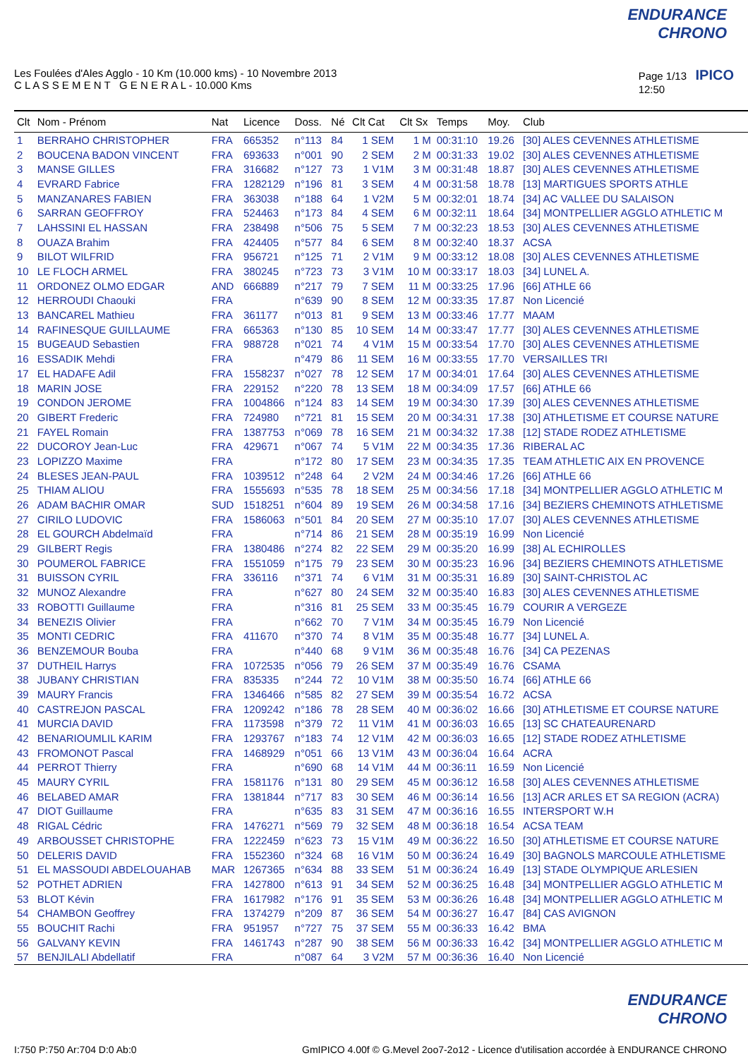ENDURANCE CHRONO
Les Foulées d'Ales Agglo - 10 Km (10.000 kms) - 10 Novembre 2013
C L A S S E M E N T G E N E R A L - 10.000 Kms
Page 1/13 IPICO
12:50
| Clt | Nom - Prénom | Nat | Licence | Doss. | Né | Clt Cat | Clt Sx | Temps | Moy. | Club |
| --- | --- | --- | --- | --- | --- | --- | --- | --- | --- | --- |
| 1 | BERRAHO CHRISTOPHER | FRA | 665352 | n°113 | 84 | 1 SEM | 1 M | 00:31:10 | 19.26 | [30] ALES CEVENNES ATHLETISME |
| 2 | BOUCENA BADON VINCENT | FRA | 693633 | n°001 | 90 | 2 SEM | 2 M | 00:31:33 | 19.02 | [30] ALES CEVENNES ATHLETISME |
| 3 | MANSE GILLES | FRA | 316682 | n°127 | 73 | 1 V1M | 3 M | 00:31:48 | 18.87 | [30] ALES CEVENNES ATHLETISME |
| 4 | EVRARD Fabrice | FRA | 1282129 | n°196 | 81 | 3 SEM | 4 M | 00:31:58 | 18.78 | [13] MARTIGUES SPORTS ATHLE |
| 5 | MANZANARES FABIEN | FRA | 363038 | n°188 | 64 | 1 V2M | 5 M | 00:32:01 | 18.74 | [34] AC VALLEE DU SALAISON |
| 6 | SARRAN GEOFFROY | FRA | 524463 | n°173 | 84 | 4 SEM | 6 M | 00:32:11 | 18.64 | [34] MONTPELLIER AGGLO ATHLETIC M |
| 7 | LAHSSINI EL HASSAN | FRA | 238498 | n°506 | 75 | 5 SEM | 7 M | 00:32:23 | 18.53 | [30] ALES CEVENNES ATHLETISME |
| 8 | OUAZA Brahim | FRA | 424405 | n°577 | 84 | 6 SEM | 8 M | 00:32:40 | 18.37 | ACSA |
| 9 | BILOT WILFRID | FRA | 956721 | n°125 | 71 | 2 V1M | 9 M | 00:33:12 | 18.08 | [30] ALES CEVENNES ATHLETISME |
| 10 | LE FLOCH ARMEL | FRA | 380245 | n°723 | 73 | 3 V1M | 10 M | 00:33:17 | 18.03 | [34] LUNEL A. |
| 11 | ORDONEZ OLMO EDGAR | AND | 666889 | n°217 | 79 | 7 SEM | 11 M | 00:33:25 | 17.96 | [66] ATHLE 66 |
| 12 | HERROUDI Chaouki | FRA | | n°639 | 90 | 8 SEM | 12 M | 00:33:35 | 17.87 | Non Licencié |
| 13 | BANCAREL Mathieu | FRA | 361177 | n°013 | 81 | 9 SEM | 13 M | 00:33:46 | 17.77 | MAAM |
| 14 | RAFINESQUE GUILLAUME | FRA | 665363 | n°130 | 85 | 10 SEM | 14 M | 00:33:47 | 17.77 | [30] ALES CEVENNES ATHLETISME |
| 15 | BUGEAUD Sebastien | FRA | 988728 | n°021 | 74 | 4 V1M | 15 M | 00:33:54 | 17.70 | [30] ALES CEVENNES ATHLETISME |
| 16 | ESSADIK Mehdi | FRA | | n°479 | 86 | 11 SEM | 16 M | 00:33:55 | 17.70 | VERSAILLES TRI |
| 17 | EL HADAFE Adil | FRA | 1558237 | n°027 | 78 | 12 SEM | 17 M | 00:34:01 | 17.64 | [30] ALES CEVENNES ATHLETISME |
| 18 | MARIN JOSE | FRA | 229152 | n°220 | 78 | 13 SEM | 18 M | 00:34:09 | 17.57 | [66] ATHLE 66 |
| 19 | CONDON JEROME | FRA | 1004866 | n°124 | 83 | 14 SEM | 19 M | 00:34:30 | 17.39 | [30] ALES CEVENNES ATHLETISME |
| 20 | GIBERT Frederic | FRA | 724980 | n°721 | 81 | 15 SEM | 20 M | 00:34:31 | 17.38 | [30] ATHLETISME ET COURSE NATURE |
| 21 | FAYEL Romain | FRA | 1387753 | n°069 | 78 | 16 SEM | 21 M | 00:34:32 | 17.38 | [12] STADE RODEZ ATHLETISME |
| 22 | DUCOROY Jean-Luc | FRA | 429671 | n°067 | 74 | 5 V1M | 22 M | 00:34:35 | 17.36 | RIBERAL AC |
| 23 | LOPIZZO Maxime | FRA | | n°172 | 80 | 17 SEM | 23 M | 00:34:35 | 17.35 | TEAM ATHLETIC AIX EN PROVENCE |
| 24 | BLESES JEAN-PAUL | FRA | 1039512 | n°248 | 64 | 2 V2M | 24 M | 00:34:46 | 17.26 | [66] ATHLE 66 |
| 25 | THIAM ALIOU | FRA | 1555693 | n°535 | 78 | 18 SEM | 25 M | 00:34:56 | 17.18 | [34] MONTPELLIER AGGLO ATHLETIC M |
| 26 | ADAM BACHIR OMAR | SUD | 1518251 | n°604 | 89 | 19 SEM | 26 M | 00:34:58 | 17.16 | [34] BEZIERS CHEMINOTS ATHLETISME |
| 27 | CIRILO LUDOVIC | FRA | 1586063 | n°501 | 84 | 20 SEM | 27 M | 00:35:10 | 17.07 | [30] ALES CEVENNES ATHLETISME |
| 28 | EL GOURCH Abdelmaïd | FRA | | n°714 | 86 | 21 SEM | 28 M | 00:35:19 | 16.99 | Non Licencié |
| 29 | GILBERT Regis | FRA | 1380486 | n°274 | 82 | 22 SEM | 29 M | 00:35:20 | 16.99 | [38] AL ECHIROLLES |
| 30 | POUMEROL FABRICE | FRA | 1551059 | n°175 | 79 | 23 SEM | 30 M | 00:35:23 | 16.96 | [34] BEZIERS CHEMINOTS ATHLETISME |
| 31 | BUISSON CYRIL | FRA | 336116 | n°371 | 74 | 6 V1M | 31 M | 00:35:31 | 16.89 | [30] SAINT-CHRISTOL AC |
| 32 | MUNOZ Alexandre | FRA | | n°627 | 80 | 24 SEM | 32 M | 00:35:40 | 16.83 | [30] ALES CEVENNES ATHLETISME |
| 33 | ROBOTTI Guillaume | FRA | | n°316 | 81 | 25 SEM | 33 M | 00:35:45 | 16.79 | COURIR A VERGEZE |
| 34 | BENEZIS Olivier | FRA | | n°662 | 70 | 7 V1M | 34 M | 00:35:45 | 16.79 | Non Licencié |
| 35 | MONTI CEDRIC | FRA | 411670 | n°370 | 74 | 8 V1M | 35 M | 00:35:48 | 16.77 | [34] LUNEL A. |
| 36 | BENZEMOUR Bouba | FRA | | n°440 | 68 | 9 V1M | 36 M | 00:35:48 | 16.76 | [34] CA PEZENAS |
| 37 | DUTHEIL Harrys | FRA | 1072535 | n°056 | 79 | 26 SEM | 37 M | 00:35:49 | 16.76 | CSAMA |
| 38 | JUBANY CHRISTIAN | FRA | 835335 | n°244 | 72 | 10 V1M | 38 M | 00:35:50 | 16.74 | [66] ATHLE 66 |
| 39 | MAURY Francis | FRA | 1346466 | n°585 | 82 | 27 SEM | 39 M | 00:35:54 | 16.72 | ACSA |
| 40 | CASTREJON PASCAL | FRA | 1209242 | n°186 | 78 | 28 SEM | 40 M | 00:36:02 | 16.66 | [30] ATHLETISME ET COURSE NATURE |
| 41 | MURCIA DAVID | FRA | 1173598 | n°379 | 72 | 11 V1M | 41 M | 00:36:03 | 16.65 | [13] SC CHATEAURENARD |
| 42 | BENARIOUMLIL KARIM | FRA | 1293767 | n°183 | 74 | 12 V1M | 42 M | 00:36:03 | 16.65 | [12] STADE RODEZ ATHLETISME |
| 43 | FROMONOT Pascal | FRA | 1468929 | n°051 | 66 | 13 V1M | 43 M | 00:36:04 | 16.64 | ACRA |
| 44 | PERROT Thierry | FRA | | n°690 | 68 | 14 V1M | 44 M | 00:36:11 | 16.59 | Non Licencié |
| 45 | MAURY CYRIL | FRA | 1581176 | n°131 | 80 | 29 SEM | 45 M | 00:36:12 | 16.58 | [30] ALES CEVENNES ATHLETISME |
| 46 | BELABED AMAR | FRA | 1381844 | n°717 | 83 | 30 SEM | 46 M | 00:36:14 | 16.56 | [13] ACR ARLES ET SA REGION (ACRA) |
| 47 | DIOT Guillaume | FRA | | n°635 | 83 | 31 SEM | 47 M | 00:36:16 | 16.55 | INTERSPORT W.H |
| 48 | RIGAL Cédric | FRA | 1476271 | n°569 | 79 | 32 SEM | 48 M | 00:36:18 | 16.54 | ACSA TEAM |
| 49 | ARBOUSSET CHRISTOPHE | FRA | 1222459 | n°623 | 73 | 15 V1M | 49 M | 00:36:22 | 16.50 | [30] ATHLETISME ET COURSE NATURE |
| 50 | DELERIS DAVID | FRA | 1552360 | n°324 | 68 | 16 V1M | 50 M | 00:36:24 | 16.49 | [30] BAGNOLS MARCOULE ATHLETISME |
| 51 | EL MASSOUDI ABDELOUAHAB | MAR | 1267365 | n°634 | 88 | 33 SEM | 51 M | 00:36:24 | 16.49 | [13] STADE OLYMPIQUE ARLESIEN |
| 52 | POTHET ADRIEN | FRA | 1427800 | n°613 | 91 | 34 SEM | 52 M | 00:36:25 | 16.48 | [34] MONTPELLIER AGGLO ATHLETIC M |
| 53 | BLOT Kévin | FRA | 1617982 | n°176 | 91 | 35 SEM | 53 M | 00:36:26 | 16.48 | [34] MONTPELLIER AGGLO ATHLETIC M |
| 54 | CHAMBON Geoffrey | FRA | 1374279 | n°209 | 87 | 36 SEM | 54 M | 00:36:27 | 16.47 | [84] CAS AVIGNON |
| 55 | BOUCHIT Rachi | FRA | 951957 | n°727 | 75 | 37 SEM | 55 M | 00:36:33 | 16.42 | BMA |
| 56 | GALVANY KEVIN | FRA | 1461743 | n°287 | 90 | 38 SEM | 56 M | 00:36:33 | 16.42 | [34] MONTPELLIER AGGLO ATHLETIC M |
| 57 | BENJILALI Abdellatif | FRA | | n°087 | 64 | 3 V2M | 57 M | 00:36:36 | 16.40 | Non Licencié |
ENDURANCE CHRONO
I:750 P:750 Ar:704 D:0 Ab:0 GmIPICO 4.00f © G.Mevel 2oo7-2o12 - Licence d'utilisation accordée à ENDURANCE CHRONO